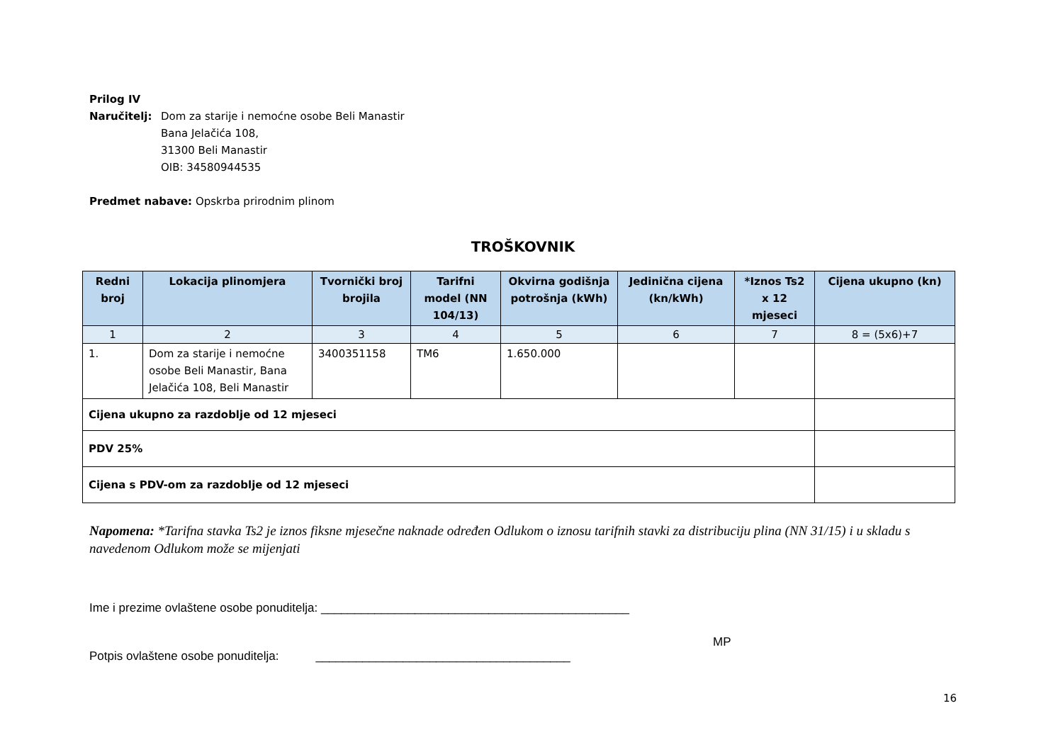Prilog IV
Naručitelj: Dom za starije i nemoćne osobe Beli Manastir
Bana Jelačića 108,
31300 Beli Manastir
OIB: 34580944535
Predmet nabave: Opskrba prirodnim plinom
TROŠKOVNIK
| Redni broj | Lokacija plinomjera | Tvornički broj brojila | Tarifni model (NN 104/13) | Okvirna godišnja potrošnja (kWh) | Jedinična cijena (kn/kWh) | *Iznos Ts2 x 12 mjeseci | Cijena ukupno (kn) |
| --- | --- | --- | --- | --- | --- | --- | --- |
| 1 | 2 | 3 | 4 | 5 | 6 | 7 | 8 = (5x6)+7 |
| 1. | Dom za starije i nemoćne osobe Beli Manastir, Bana Jelačića 108, Beli Manastir | 3400351158 | TM6 | 1.650.000 | | | |
| Cijena ukupno za razdoblje od 12 mjeseci | | | | | | | |
| PDV 25% | | | | | | | |
| Cijena s PDV-om za razdoblje od 12 mjeseci | | | | | | | |
Napomena: *Tarifna stavka Ts2 je iznos fiksne mjesečne naknade određen Odlukom o iznosu tarifnih stavki za distribuciju plina (NN 31/15) i u skladu s navedenom Odlukom može se mijenjati
Ime i prezime ovlaštene osobe ponuditelja: ______________________________________________
MP
Potpis ovlaštene osobe ponuditelja: ______________________________________
16